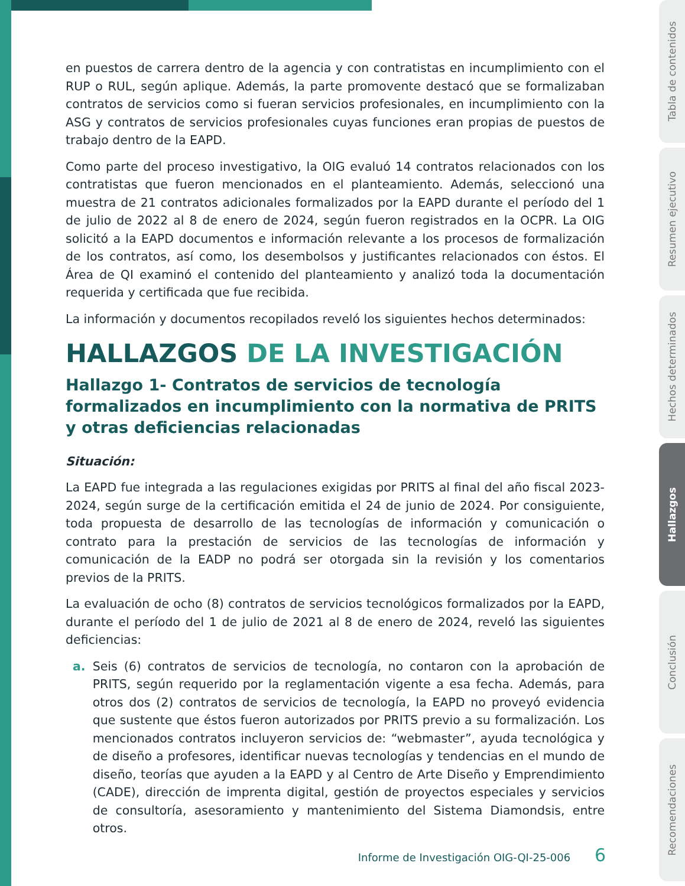en puestos de carrera dentro de la agencia y con contratistas en incumplimiento con el RUP o RUL, según aplique. Además, la parte promovente destacó que se formalizaban contratos de servicios como si fueran servicios profesionales, en incumplimiento con la ASG y contratos de servicios profesionales cuyas funciones eran propias de puestos de trabajo dentro de la EAPD.
Como parte del proceso investigativo, la OIG evaluó 14 contratos relacionados con los contratistas que fueron mencionados en el planteamiento. Además, seleccionó una muestra de 21 contratos adicionales formalizados por la EAPD durante el período del 1 de julio de 2022 al 8 de enero de 2024, según fueron registrados en la OCPR. La OIG solicitó a la EAPD documentos e información relevante a los procesos de formalización de los contratos, así como, los desembolsos y justificantes relacionados con éstos. El Área de QI examinó el contenido del planteamiento y analizó toda la documentación requerida y certificada que fue recibida.
La información y documentos recopilados reveló los siguientes hechos determinados:
HALLAZGOS DE LA INVESTIGACIÓN
Hallazgo 1- Contratos de servicios de tecnología formalizados en incumplimiento con la normativa de PRITS y otras deficiencias relacionadas
Situación:
La EAPD fue integrada a las regulaciones exigidas por PRITS al final del año fiscal 2023-2024, según surge de la certificación emitida el 24 de junio de 2024. Por consiguiente, toda propuesta de desarrollo de las tecnologías de información y comunicación o contrato para la prestación de servicios de las tecnologías de información y comunicación de la EADP no podrá ser otorgada sin la revisión y los comentarios previos de la PRITS.
La evaluación de ocho (8) contratos de servicios tecnológicos formalizados por la EAPD, durante el período del 1 de julio de 2021 al 8 de enero de 2024, reveló las siguientes deficiencias:
a. Seis (6) contratos de servicios de tecnología, no contaron con la aprobación de PRITS, según requerido por la reglamentación vigente a esa fecha. Además, para otros dos (2) contratos de servicios de tecnología, la EAPD no proveyó evidencia que sustente que éstos fueron autorizados por PRITS previo a su formalización. Los mencionados contratos incluyeron servicios de: “webmaster”, ayuda tecnológica y de diseño a profesores, identificar nuevas tecnologías y tendencias en el mundo de diseño, teorías que ayuden a la EAPD y al Centro de Arte Diseño y Emprendimiento (CADE), dirección de imprenta digital, gestión de proyectos especiales y servicios de consultoría, asesoramiento y mantenimiento del Sistema Diamondsis, entre otros.
Informe de Investigación OIG-QI-25-006 6
Tabla de contenidos
Resumen ejecutivo
Hechos determinados
Hallazgos
Conclusión
Recomendaciones